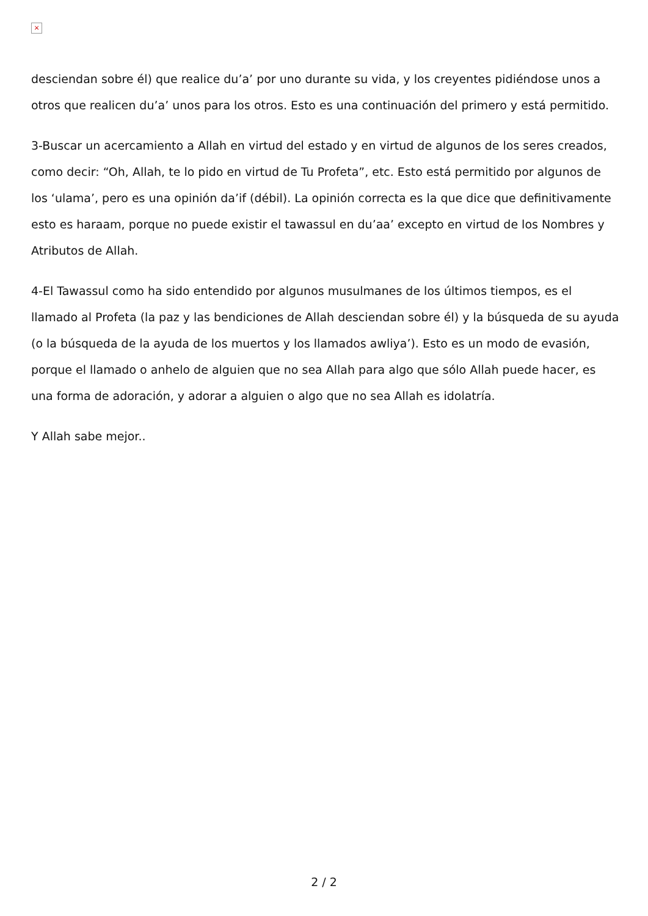×
desciendan sobre él) que realice du’a’ por uno durante su vida, y los creyentes pidiéndose unos a otros que realicen du’a’ unos para los otros. Esto es una continuación del primero y está permitido.
3-Buscar un acercamiento a Allah en virtud del estado y en virtud de algunos de los seres creados, como decir: “Oh, Allah, te lo pido en virtud de Tu Profeta”, etc. Esto está permitido por algunos de los ‘ulama’, pero es una opinión da’if (débil). La opinión correcta es la que dice que definitivamente esto es haraam, porque no puede existir el tawassul en du’aa’ excepto en virtud de los Nombres y Atributos de Allah.
4-El Tawassul como ha sido entendido por algunos musulmanes de los últimos tiempos, es el llamado al Profeta (la paz y las bendiciones de Allah desciendan sobre él) y la búsqueda de su ayuda (o la búsqueda de la ayuda de los muertos y los llamados awliya’). Esto es un modo de evasión, porque el llamado o anhelo de alguien que no sea Allah para algo que sólo Allah puede hacer, es una forma de adoración, y adorar a alguien o algo que no sea Allah es idolatría.
Y Allah sabe mejor..
2 / 2